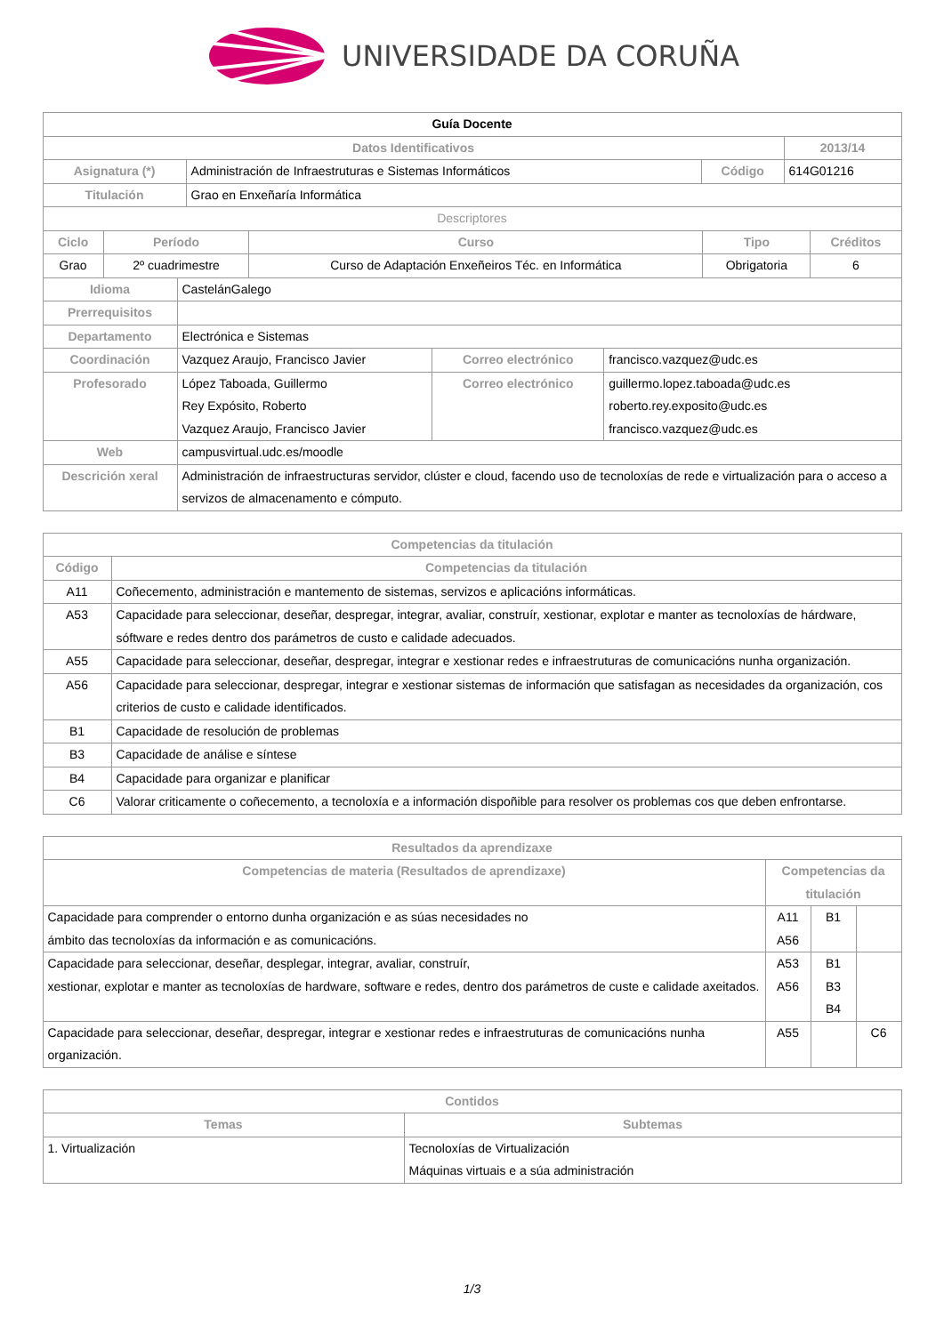UNIVERSIDADE DA CORUÑA
| Guía Docente | | | |
| Datos Identificativos | | | 2013/14 |
| Asignatura (*) | Administración de Infraestruturas e Sistemas Informáticos | Código | 614G01216 |
| Titulación | Grao en Enxeñaría Informática | | |
| Descriptores | | | |
| Ciclo | Período | Curso | Tipo | Créditos |
| --- | --- | --- | --- | --- |
| Grao | 2º cuadrimestre | Curso de Adaptación Enxeñeiros Téc. en Informática | Obrigatoria | 6 |
| Idioma | CastelánGalego | | |
| Prerrequisitos | | | |
| Departamento | Electrónica e Sistemas | | |
| Coordinación | Vazquez Araujo, Francisco Javier | Correo electrónico | francisco.vazquez@udc.es |
| Profesorado | López Taboada, Guillermo Rey Expósito, Roberto Vazquez Araujo, Francisco Javier | Correo electrónico | guillermo.lopez.taboada@udc.es roberto.rey.exposito@udc.es francisco.vazquez@udc.es |
| Web | campusvirtual.udc.es/moodle | | |
| Descrición xeral | Administración de infraestructuras servidor, clúster e cloud, facendo uso de tecnoloxías de rede e virtualización para o acceso a servizos de almacenamento e cómputo. | | |
| Competencias da titulación | |
| --- | --- |
| Código | Competencias da titulación |
| A11 | Coñecemento, administración e mantemento de sistemas, servizos e aplicacións informáticas. |
| A53 | Capacidade para seleccionar, deseñar, despregar, integrar, avaliar, construír, xestionar, explotar e manter as tecnoloxías de hárdware, sóftware e redes dentro dos parámetros de custo e calidade adecuados. |
| A55 | Capacidade para seleccionar, deseñar, despregar, integrar e xestionar redes e infraestruturas de comunicacións nunha organización. |
| A56 | Capacidade para seleccionar, despregar, integrar e xestionar sistemas de información que satisfagan as necesidades da organización, cos criterios de custo e calidade identificados. |
| B1 | Capacidade de resolución de problemas |
| B3 | Capacidade de análise e síntese |
| B4 | Capacidade para organizar e planificar |
| C6 | Valorar criticamente o coñecemento, a tecnoloxía e a información dispoñible para resolver os problemas cos que deben enfrontarse. |
| Resultados da aprendizaxe | | | |
| --- | --- | --- | --- |
| Competencias de materia (Resultados de aprendizaxe) | Competencias da titulación | | |
| Capacidade para comprender o entorno dunha organización e as súas necesidades no ámbito das tecnoloxías da información e as comunicacións. | A11 A56 | B1 | |
| Capacidade para seleccionar, deseñar, desplegar, integrar, avaliar, construír, xestionar, explotar e manter as tecnoloxías de hardware, software e redes, dentro dos parámetros de custe e calidade axeitados. | A53 A56 | B1 B3 B4 | |
| Capacidade para seleccionar, deseñar, despregar, integrar e xestionar redes e infraestruturas de comunicacións nunha organización. | A55 | | C6 |
| Contidos | |
| --- | --- |
| Temas | Subtemas |
| 1. Virtualización | Tecnoloxías de Virtualización Máquinas virtuais e a súa administración |
1/3